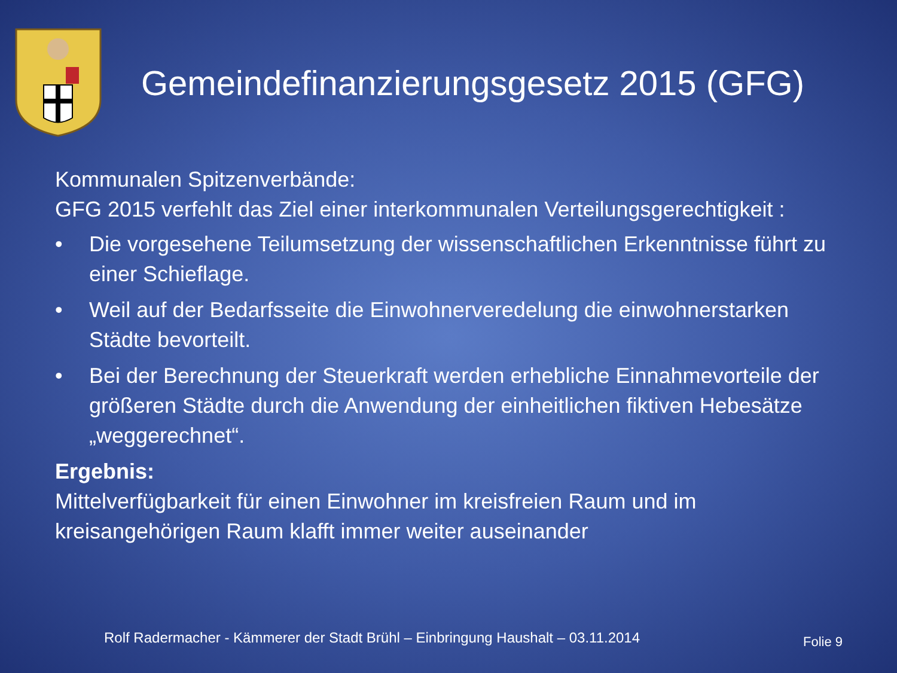Gemeindefinanzierungsgesetz 2015 (GFG)
Kommunalen Spitzenverbände:
GFG 2015 verfehlt das Ziel einer interkommunalen Verteilungsgerechtigkeit :
• Die vorgesehene Teilumsetzung der wissenschaftlichen Erkenntnisse führt zu einer Schieflage.
• Weil auf der Bedarfsseite die Einwohnerveredelung die einwohnerstarken Städte bevorteilt.
• Bei der Berechnung der Steuerkraft werden erhebliche Einnahmevorteile der größeren Städte durch die Anwendung der einheitlichen fiktiven Hebesätze „weggerechnet“.
Ergebnis:
Mittelverfügbarkeit für einen Einwohner im kreisfreien Raum und im kreisangehörigen Raum klafft immer weiter auseinander
Rolf Radermacher - Kämmerer der Stadt Brühl – Einbringung Haushalt – 03.11.2014
Folie 9